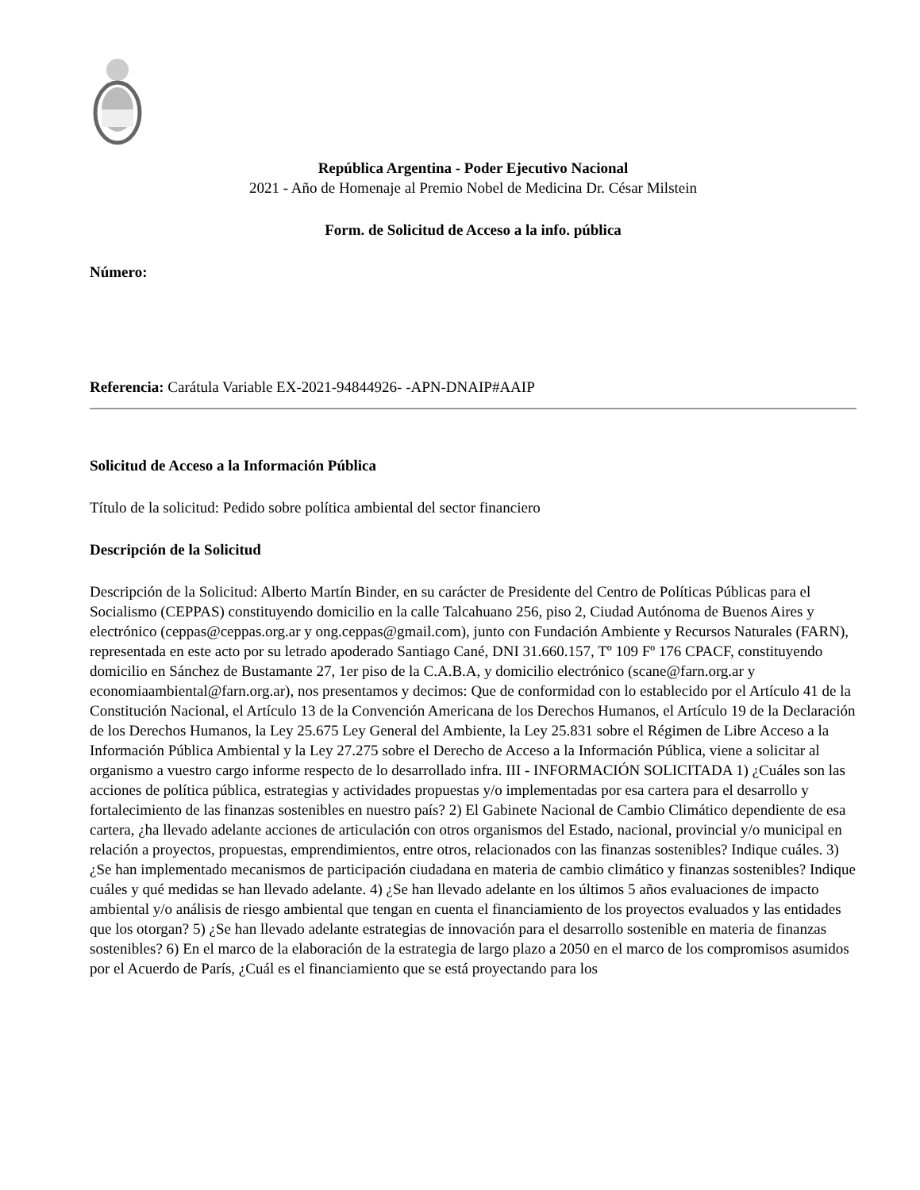República Argentina - Poder Ejecutivo Nacional
2021 - Año de Homenaje al Premio Nobel de Medicina Dr. César Milstein
Form. de Solicitud de Acceso a la info. pública
Número:
Referencia: Carátula Variable EX-2021-94844926- -APN-DNAIP#AAIP
Solicitud de Acceso a la Información Pública
Título de la solicitud: Pedido sobre política ambiental del sector financiero
Descripción de la Solicitud
Descripción de la Solicitud: Alberto Martín Binder, en su carácter de Presidente del Centro de Políticas Públicas para el Socialismo (CEPPAS) constituyendo domicilio en la calle Talcahuano 256, piso 2, Ciudad Autónoma de Buenos Aires y electrónico (ceppas@ceppas.org.ar y ong.ceppas@gmail.com), junto con Fundación Ambiente y Recursos Naturales (FARN), representada en este acto por su letrado apoderado Santiago Cané, DNI 31.660.157, Tº 109 Fº 176 CPACF, constituyendo domicilio en Sánchez de Bustamante 27, 1er piso de la C.A.B.A, y domicilio electrónico (scane@farn.org.ar y economiaambiental@farn.org.ar), nos presentamos y decimos: Que de conformidad con lo establecido por el Artículo 41 de la Constitución Nacional, el Artículo 13 de la Convención Americana de los Derechos Humanos, el Artículo 19 de la Declaración de los Derechos Humanos, la Ley 25.675 Ley General del Ambiente, la Ley 25.831 sobre el Régimen de Libre Acceso a la Información Pública Ambiental y la Ley 27.275 sobre el Derecho de Acceso a la Información Pública, viene a solicitar al organismo a vuestro cargo informe respecto de lo desarrollado infra. III - INFORMACIÓN SOLICITADA 1) ¿Cuáles son las acciones de política pública, estrategias y actividades propuestas y/o implementadas por esa cartera para el desarrollo y fortalecimiento de las finanzas sostenibles en nuestro país? 2) El Gabinete Nacional de Cambio Climático dependiente de esa cartera, ¿ha llevado adelante acciones de articulación con otros organismos del Estado, nacional, provincial y/o municipal en relación a proyectos, propuestas, emprendimientos, entre otros, relacionados con las finanzas sostenibles? Indique cuáles. 3) ¿Se han implementado mecanismos de participación ciudadana en materia de cambio climático y finanzas sostenibles? Indique cuáles y qué medidas se han llevado adelante. 4) ¿Se han llevado adelante en los últimos 5 años evaluaciones de impacto ambiental y/o análisis de riesgo ambiental que tengan en cuenta el financiamiento de los proyectos evaluados y las entidades que los otorgan? 5) ¿Se han llevado adelante estrategias de innovación para el desarrollo sostenible en materia de finanzas sostenibles? 6) En el marco de la elaboración de la estrategia de largo plazo a 2050 en el marco de los compromisos asumidos por el Acuerdo de París, ¿Cuál es el financiamiento que se está proyectando para los